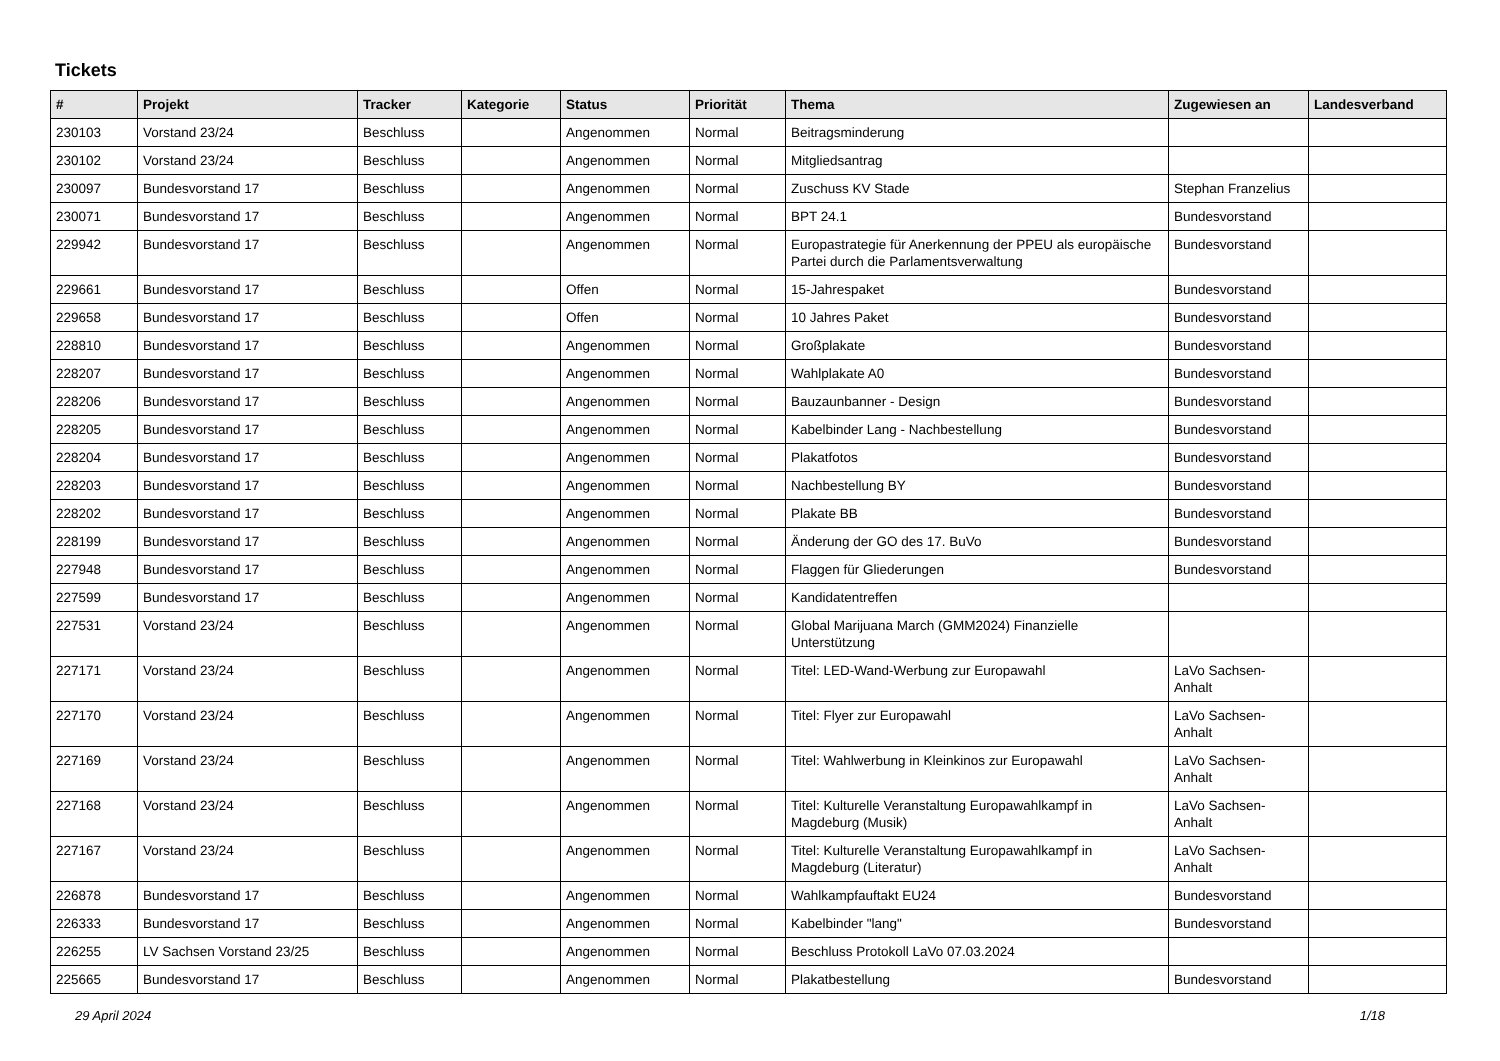Tickets
| # | Projekt | Tracker | Kategorie | Status | Priorität | Thema | Zugewiesen an | Landesverband |
| --- | --- | --- | --- | --- | --- | --- | --- | --- |
| 230103 | Vorstand 23/24 | Beschluss | | Angenommen | Normal | Beitragsminderung | | |
| 230102 | Vorstand 23/24 | Beschluss | | Angenommen | Normal | Mitgliedsantrag | | |
| 230097 | Bundesvorstand 17 | Beschluss | | Angenommen | Normal | Zuschuss KV Stade | Stephan Franzelius | |
| 230071 | Bundesvorstand 17 | Beschluss | | Angenommen | Normal | BPT 24.1 | Bundesvorstand | |
| 229942 | Bundesvorstand 17 | Beschluss | | Angenommen | Normal | Europastrategie für Anerkennung der PPEU als europäische Partei durch die Parlamentsverwaltung | Bundesvorstand | |
| 229661 | Bundesvorstand 17 | Beschluss | | Offen | Normal | 15-Jahrespaket | Bundesvorstand | |
| 229658 | Bundesvorstand 17 | Beschluss | | Offen | Normal | 10 Jahres Paket | Bundesvorstand | |
| 228810 | Bundesvorstand 17 | Beschluss | | Angenommen | Normal | Großplakate | Bundesvorstand | |
| 228207 | Bundesvorstand 17 | Beschluss | | Angenommen | Normal | Wahlplakate A0 | Bundesvorstand | |
| 228206 | Bundesvorstand 17 | Beschluss | | Angenommen | Normal | Bauzaunbanner - Design | Bundesvorstand | |
| 228205 | Bundesvorstand 17 | Beschluss | | Angenommen | Normal | Kabelbinder Lang - Nachbestellung | Bundesvorstand | |
| 228204 | Bundesvorstand 17 | Beschluss | | Angenommen | Normal | Plakatfotos | Bundesvorstand | |
| 228203 | Bundesvorstand 17 | Beschluss | | Angenommen | Normal | Nachbestellung BY | Bundesvorstand | |
| 228202 | Bundesvorstand 17 | Beschluss | | Angenommen | Normal | Plakate BB | Bundesvorstand | |
| 228199 | Bundesvorstand 17 | Beschluss | | Angenommen | Normal | Änderung der GO des 17. BuVo | Bundesvorstand | |
| 227948 | Bundesvorstand 17 | Beschluss | | Angenommen | Normal | Flaggen für Gliederungen | Bundesvorstand | |
| 227599 | Bundesvorstand 17 | Beschluss | | Angenommen | Normal | Kandidatentreffen | | |
| 227531 | Vorstand 23/24 | Beschluss | | Angenommen | Normal | Global Marijuana March (GMM2024) Finanzielle Unterstützung | | |
| 227171 | Vorstand 23/24 | Beschluss | | Angenommen | Normal | Titel: LED-Wand-Werbung zur Europawahl | LaVo Sachsen-Anhalt | |
| 227170 | Vorstand 23/24 | Beschluss | | Angenommen | Normal | Titel: Flyer zur Europawahl | LaVo Sachsen-Anhalt | |
| 227169 | Vorstand 23/24 | Beschluss | | Angenommen | Normal | Titel: Wahlwerbung in Kleinkinos zur Europawahl | LaVo Sachsen-Anhalt | |
| 227168 | Vorstand 23/24 | Beschluss | | Angenommen | Normal | Titel: Kulturelle Veranstaltung Europawahlkampf in Magdeburg (Musik) | LaVo Sachsen-Anhalt | |
| 227167 | Vorstand 23/24 | Beschluss | | Angenommen | Normal | Titel: Kulturelle Veranstaltung Europawahlkampf in Magdeburg (Literatur) | LaVo Sachsen-Anhalt | |
| 226878 | Bundesvorstand 17 | Beschluss | | Angenommen | Normal | Wahlkampfauftakt EU24 | Bundesvorstand | |
| 226333 | Bundesvorstand 17 | Beschluss | | Angenommen | Normal | Kabelbinder "lang" | Bundesvorstand | |
| 226255 | LV Sachsen Vorstand 23/25 | Beschluss | | Angenommen | Normal | Beschluss Protokoll LaVo 07.03.2024 | | |
| 225665 | Bundesvorstand 17 | Beschluss | | Angenommen | Normal | Plakatbestellung | Bundesvorstand | |
29 April 2024 1/18